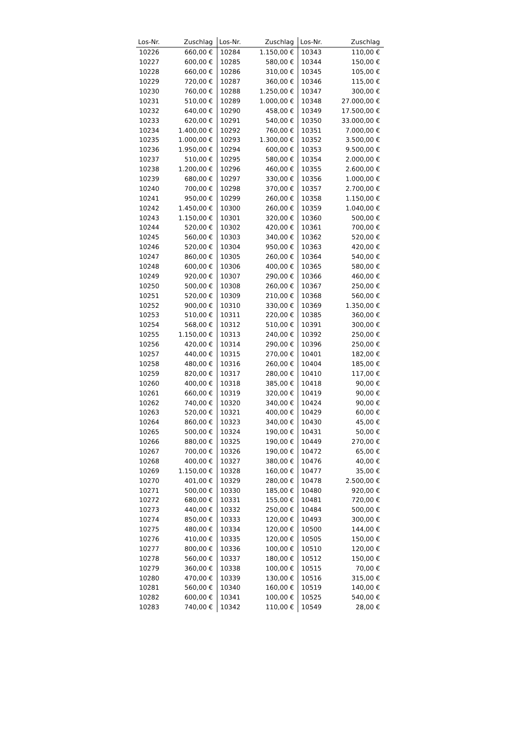| Los-Nr. | Zuschlag | Los-Nr. | Zuschlag | Los-Nr. | Zuschlag |
| --- | --- | --- | --- | --- | --- |
| 10226 | 660,00 € | 10284 | 1.150,00 € | 10343 | 110,00 € |
| 10227 | 600,00 € | 10285 | 580,00 € | 10344 | 150,00 € |
| 10228 | 660,00 € | 10286 | 310,00 € | 10345 | 105,00 € |
| 10229 | 720,00 € | 10287 | 360,00 € | 10346 | 115,00 € |
| 10230 | 760,00 € | 10288 | 1.250,00 € | 10347 | 300,00 € |
| 10231 | 510,00 € | 10289 | 1.000,00 € | 10348 | 27.000,00 € |
| 10232 | 640,00 € | 10290 | 458,00 € | 10349 | 17.500,00 € |
| 10233 | 620,00 € | 10291 | 540,00 € | 10350 | 33.000,00 € |
| 10234 | 1.400,00 € | 10292 | 760,00 € | 10351 | 7.000,00 € |
| 10235 | 1.000,00 € | 10293 | 1.300,00 € | 10352 | 3.500,00 € |
| 10236 | 1.950,00 € | 10294 | 600,00 € | 10353 | 9.500,00 € |
| 10237 | 510,00 € | 10295 | 580,00 € | 10354 | 2.000,00 € |
| 10238 | 1.200,00 € | 10296 | 460,00 € | 10355 | 2.600,00 € |
| 10239 | 680,00 € | 10297 | 330,00 € | 10356 | 1.000,00 € |
| 10240 | 700,00 € | 10298 | 370,00 € | 10357 | 2.700,00 € |
| 10241 | 950,00 € | 10299 | 260,00 € | 10358 | 1.150,00 € |
| 10242 | 1.450,00 € | 10300 | 260,00 € | 10359 | 1.040,00 € |
| 10243 | 1.150,00 € | 10301 | 320,00 € | 10360 | 500,00 € |
| 10244 | 520,00 € | 10302 | 420,00 € | 10361 | 700,00 € |
| 10245 | 560,00 € | 10303 | 340,00 € | 10362 | 520,00 € |
| 10246 | 520,00 € | 10304 | 950,00 € | 10363 | 420,00 € |
| 10247 | 860,00 € | 10305 | 260,00 € | 10364 | 540,00 € |
| 10248 | 600,00 € | 10306 | 400,00 € | 10365 | 580,00 € |
| 10249 | 920,00 € | 10307 | 290,00 € | 10366 | 460,00 € |
| 10250 | 500,00 € | 10308 | 260,00 € | 10367 | 250,00 € |
| 10251 | 520,00 € | 10309 | 210,00 € | 10368 | 560,00 € |
| 10252 | 900,00 € | 10310 | 330,00 € | 10369 | 1.350,00 € |
| 10253 | 510,00 € | 10311 | 220,00 € | 10385 | 360,00 € |
| 10254 | 568,00 € | 10312 | 510,00 € | 10391 | 300,00 € |
| 10255 | 1.150,00 € | 10313 | 240,00 € | 10392 | 250,00 € |
| 10256 | 420,00 € | 10314 | 290,00 € | 10396 | 250,00 € |
| 10257 | 440,00 € | 10315 | 270,00 € | 10401 | 182,00 € |
| 10258 | 480,00 € | 10316 | 260,00 € | 10404 | 185,00 € |
| 10259 | 820,00 € | 10317 | 280,00 € | 10410 | 117,00 € |
| 10260 | 400,00 € | 10318 | 385,00 € | 10418 | 90,00 € |
| 10261 | 660,00 € | 10319 | 320,00 € | 10419 | 90,00 € |
| 10262 | 740,00 € | 10320 | 340,00 € | 10424 | 90,00 € |
| 10263 | 520,00 € | 10321 | 400,00 € | 10429 | 60,00 € |
| 10264 | 860,00 € | 10323 | 340,00 € | 10430 | 45,00 € |
| 10265 | 500,00 € | 10324 | 190,00 € | 10431 | 50,00 € |
| 10266 | 880,00 € | 10325 | 190,00 € | 10449 | 270,00 € |
| 10267 | 700,00 € | 10326 | 190,00 € | 10472 | 65,00 € |
| 10268 | 400,00 € | 10327 | 380,00 € | 10476 | 40,00 € |
| 10269 | 1.150,00 € | 10328 | 160,00 € | 10477 | 35,00 € |
| 10270 | 401,00 € | 10329 | 280,00 € | 10478 | 2.500,00 € |
| 10271 | 500,00 € | 10330 | 185,00 € | 10480 | 920,00 € |
| 10272 | 680,00 € | 10331 | 155,00 € | 10481 | 720,00 € |
| 10273 | 440,00 € | 10332 | 250,00 € | 10484 | 500,00 € |
| 10274 | 850,00 € | 10333 | 120,00 € | 10493 | 300,00 € |
| 10275 | 480,00 € | 10334 | 120,00 € | 10500 | 144,00 € |
| 10276 | 410,00 € | 10335 | 120,00 € | 10505 | 150,00 € |
| 10277 | 800,00 € | 10336 | 100,00 € | 10510 | 120,00 € |
| 10278 | 560,00 € | 10337 | 180,00 € | 10512 | 150,00 € |
| 10279 | 360,00 € | 10338 | 100,00 € | 10515 | 70,00 € |
| 10280 | 470,00 € | 10339 | 130,00 € | 10516 | 315,00 € |
| 10281 | 560,00 € | 10340 | 160,00 € | 10519 | 140,00 € |
| 10282 | 600,00 € | 10341 | 100,00 € | 10525 | 540,00 € |
| 10283 | 740,00 € | 10342 | 110,00 € | 10549 | 28,00 € |